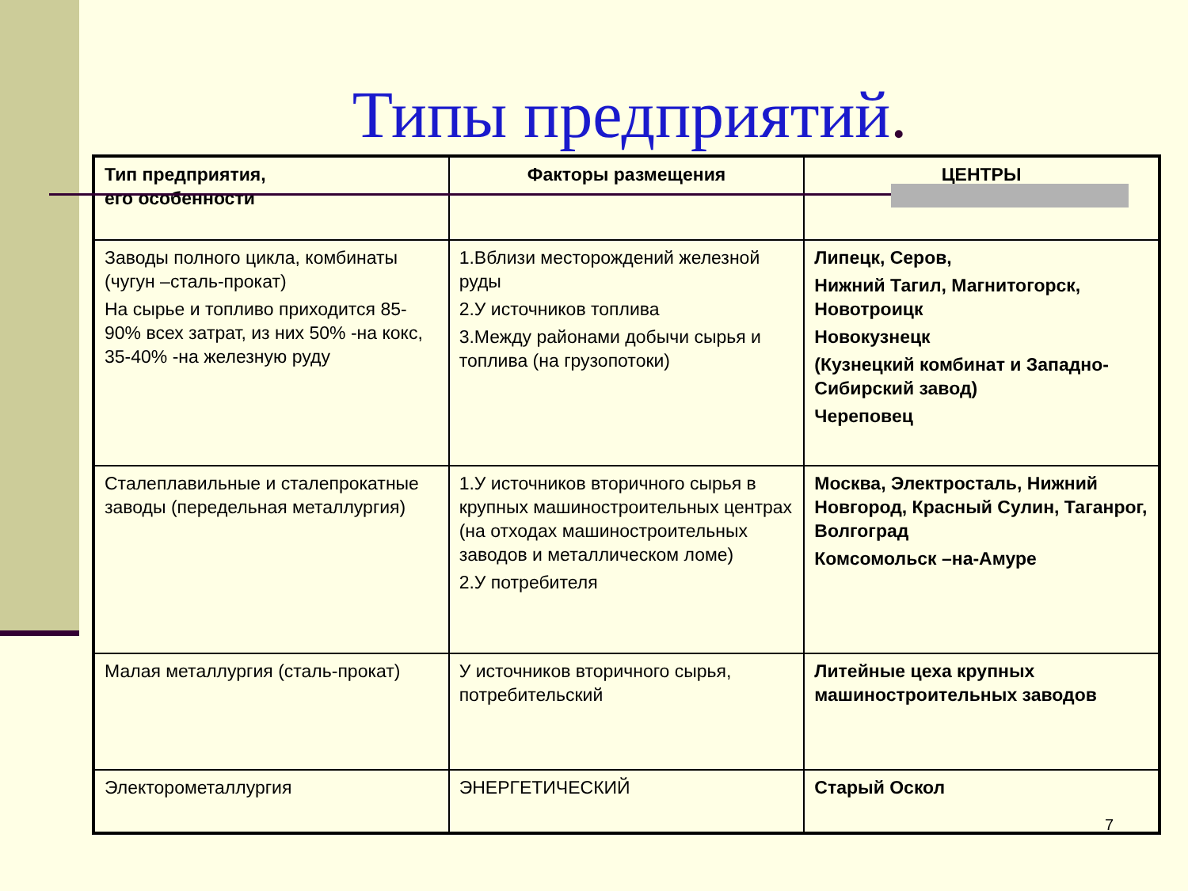Типы предприятий.
| Тип предприятия, его особенности | Факторы размещения | ЦЕНТРЫ |
| --- | --- | --- |
| Заводы полного цикла, комбинаты (чугун –сталь-прокат) На сырье и топливо приходится 85-90% всех затрат, из них 50% -на кокс, 35-40% -на железную руду | 1.Вблизи месторождений железной руды 2.У источников топлива 3.Между районами добычи сырья и топлива (на грузопотоки) | Липецк, Серов, Нижний Тагил, Магнитогорск, Новотроицк Новокузнецк (Кузнецкий комбинат и Западно-Сибирский завод) Череповец |
| Сталеплавильные и сталепрокатные заводы (передельная металлургия) | 1.У источников вторичного сырья в крупных машиностроительных центрах (на отходах машиностроительных заводов и металлическом ломе) 2.У потребителя | Москва, Электросталь, Нижний Новгород, Красный Сулин, Таганрог, Волгоград Комсомольск –на-Амуре |
| Малая металлургия (сталь-прокат) | У источников вторичного сырья, потребительский | Литейные цеха крупных машиностроительных заводов |
| Электорометаллургия | ЭНЕРГЕТИЧЕСКИЙ | Старый Оскол |
7